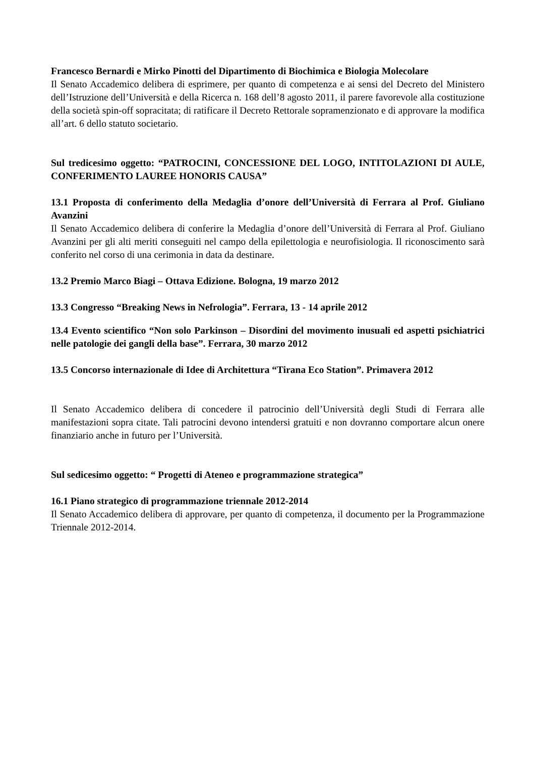Francesco Bernardi e Mirko Pinotti del Dipartimento di Biochimica e Biologia Molecolare
Il Senato Accademico delibera di esprimere, per quanto di competenza e ai sensi del Decreto del Ministero dell’Istruzione dell’Università e della Ricerca n. 168 dell’8 agosto 2011, il parere favorevole alla costituzione della società spin-off sopracitata; di ratificare il Decreto Rettorale sopramenzionato e di approvare la modifica all’art. 6 dello statuto societario.
Sul tredicesimo oggetto: “PATROCINI, CONCESSIONE DEL LOGO, INTITOLAZIONI DI AULE, CONFERIMENTO LAUREE HONORIS CAUSA”
13.1 Proposta di conferimento della Medaglia d’onore dell’Università di Ferrara al Prof. Giuliano Avanzini
Il Senato Accademico delibera di conferire la Medaglia d’onore dell’Università di Ferrara al Prof. Giuliano Avanzini per gli alti meriti conseguiti nel campo della epilettologia e neurofisiologia. Il riconoscimento sarà conferito nel corso di una cerimonia in data da destinare.
13.2 Premio Marco Biagi – Ottava Edizione. Bologna, 19 marzo 2012
13.3 Congresso “Breaking News in Nefrologia”. Ferrara, 13 - 14 aprile 2012
13.4 Evento scientifico “Non solo Parkinson – Disordini del movimento inusuali ed aspetti psichiatrici nelle patologie dei gangli della base”. Ferrara, 30 marzo 2012
13.5 Concorso internazionale di Idee di Architettura “Tirana Eco Station”. Primavera 2012
Il Senato Accademico delibera di concedere il patrocinio dell’Università degli Studi di Ferrara alle manifestazioni sopra citate. Tali patrocini devono intendersi gratuiti e non dovranno comportare alcun onere finanziario anche in futuro per l’Università.
Sul sedicesimo oggetto: “ Progetti di Ateneo e programmazione strategica”
16.1 Piano strategico di programmazione triennale 2012-2014
Il Senato Accademico delibera di approvare, per quanto di competenza, il documento per la Programmazione Triennale 2012-2014.